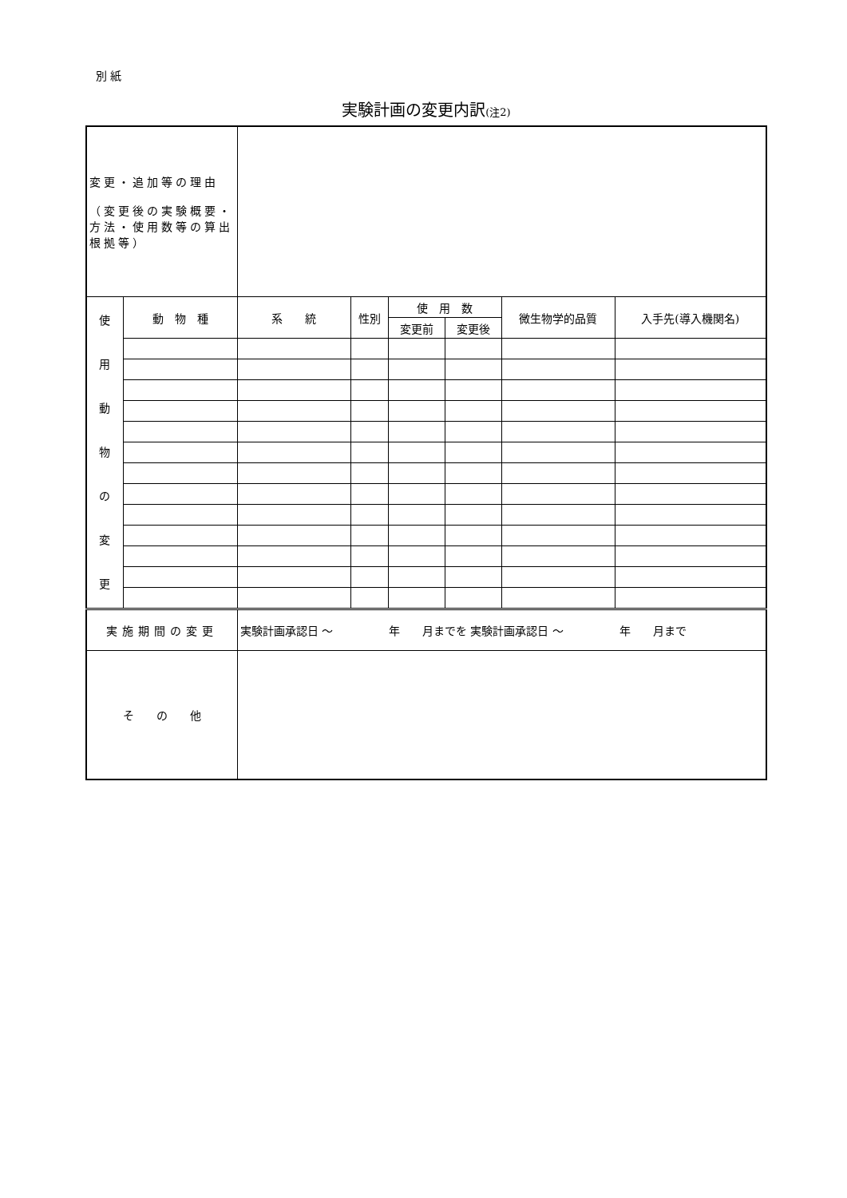別 紙
実験計画の変更内訳(注2)
| 変更・追加等の理由 （変更後の実験概要・方法・使用数等の算出根拠等） | | | | | | | |
| 使 用 動 物 の 変 更 | 動 物 種 | 系 統 | 性別 | 使 用 数 | | 微生物学的品質 | 入手先(導入機関名) |
| | | | | 変更前 | 変更後 | | |
| 実施期間の変更 | | 実験計画承認日 ～ 年 月までを 実験計画承認日 ～ 年 月まで | | | | | |
| そ の 他 | | | | | | | |